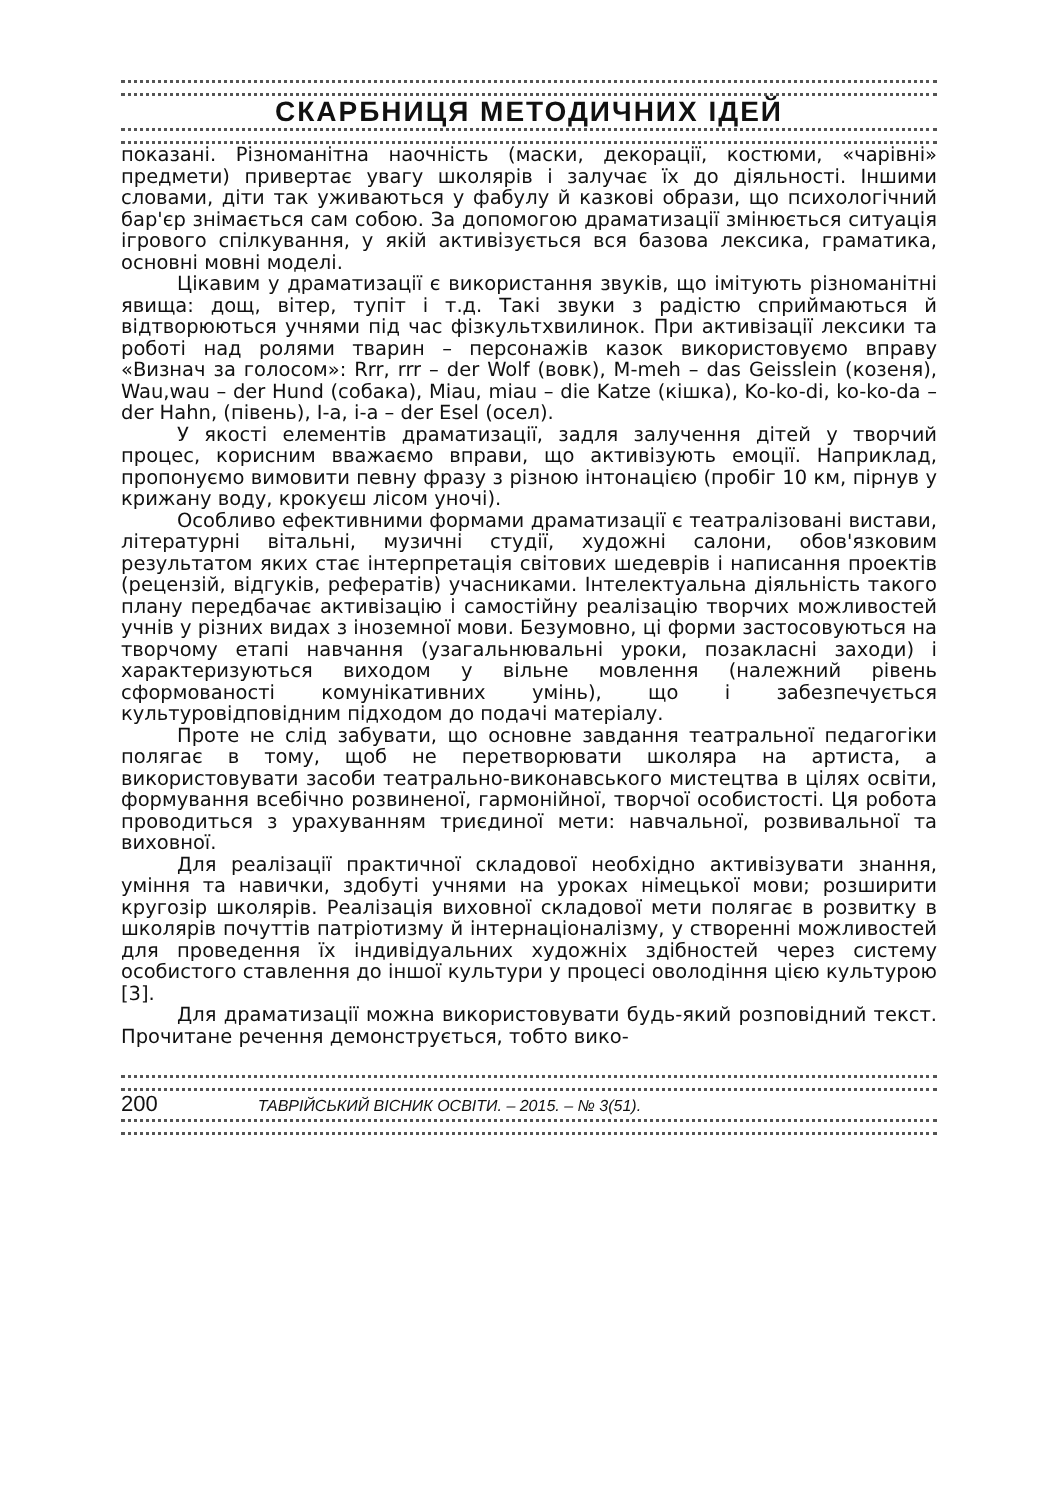СКАРБНИЦЯ МЕТОДИЧНИХ ІДЕЙ
показані. Різноманітна наочність (маски, декорації, костюми, «чарівні» предмети) привертає увагу школярів і залучає їх до діяльності. Іншими словами, діти так уживаються у фабулу й казкові образи, що психологічний бар'єр знімається сам собою. За допомогою драматизації змінюється ситуація ігрового спілкування, у якій активізується вся базова лексика, граматика, основні мовні моделі.
Цікавим у драматизації є використання звуків, що імітують різноманітні явища: дощ, вітер, тупіт і т.д. Такі звуки з радістю сприймаються й відтворюються учнями під час фізкультхвилинок. При активізації лексики та роботі над ролями тварин – персонажів казок використовуємо вправу «Визнач за голосом»: Rrr, rrr – der Wolf (вовк), M-meh – das Geisslein (козеня), Wau,wau – der Hund (собака), Miau, miau – die Katze (кішка), Ko-ko-di, ko-ko-da – der Hahn, (півень), I-a, i-a – der Esel (осел).
У якості елементів драматизації, задля залучення дітей у творчий процес, корисним вважаємо вправи, що активізують емоції. Наприклад, пропонуємо вимовити певну фразу з різною інтонацією (пробіг 10 км, пірнув у крижану воду, крокуєш лісом уночі).
Особливо ефективними формами драматизації є театралізовані вистави, літературні вітальні, музичні студії, художні салони, обов'язковим результатом яких стає інтерпретація світових шедеврів і написання проектів (рецензій, відгуків, рефератів) учасниками. Інтелектуальна діяльність такого плану передбачає активізацію і самостійну реалізацію творчих можливостей учнів у різних видах з іноземної мови. Безумовно, ці форми застосовуються на творчому етапі навчання (узагальнювальні уроки, позакласні заходи) і характеризуються виходом у вільне мовлення (належний рівень сформованості комунікативних умінь), що і забезпечується культуровідповідним підходом до подачі матеріалу.
Проте не слід забувати, що основне завдання театральної педагогіки полягає в тому, щоб не перетворювати школяра на артиста, а використовувати засоби театрально-виконавського мистецтва в цілях освіти, формування всебічно розвиненої, гармонійної, творчої особистості. Ця робота проводиться з урахуванням триєдиної мети: навчальної, розвивальної та виховної.
Для реалізації практичної складової необхідно активізувати знання, уміння та навички, здобуті учнями на уроках німецької мови; розширити кругозір школярів. Реалізація виховної складової мети полягає в розвитку в школярів почуттів патріотизму й інтернаціоналізму, у створенні можливостей для проведення їх індивідуальних художніх здібностей через систему особистого ставлення до іншої культури у процесі оволодіння цією культурою [3].
Для драматизації можна використовувати будь-який розповідний текст. Прочитане речення демонструється, тобто вико-
200 ТАВРІЙСЬКИЙ ВІСНИК ОСВІТИ. – 2015. – № 3(51).